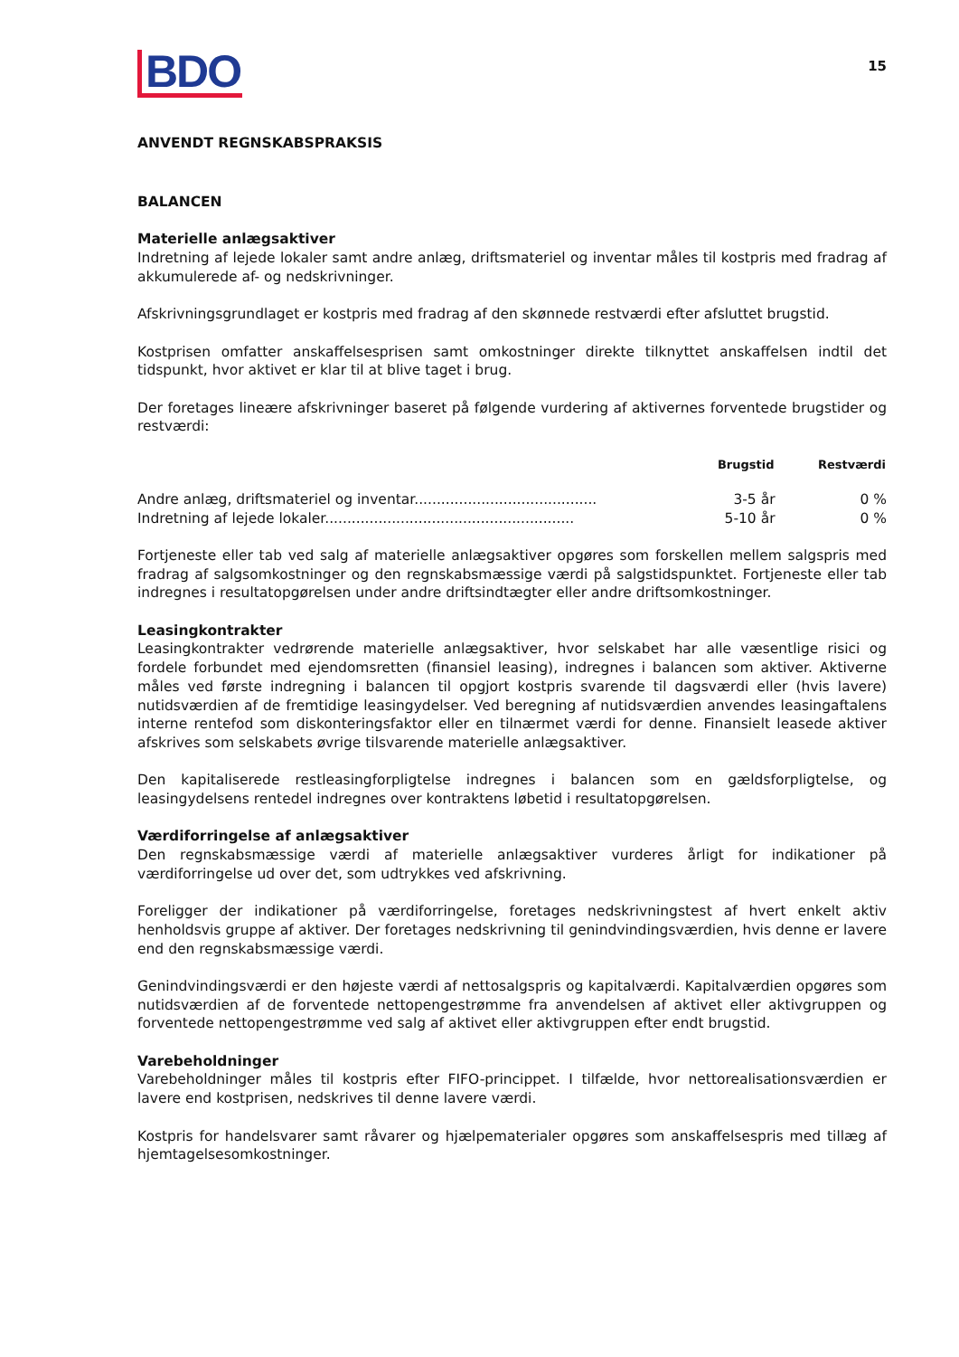BDO
15
ANVENDT REGNSKABSPRAKSIS
BALANCEN
Materielle anlægsaktiver
Indretning af lejede lokaler samt andre anlæg, driftsmateriel og inventar måles til kostpris med fradrag af akkumulerede af- og nedskrivninger.
Afskrivningsgrundlaget er kostpris med fradrag af den skønnede restværdi efter afsluttet brugstid.
Kostprisen omfatter anskaffelsesprisen samt omkostninger direkte tilknyttet anskaffelsen indtil det tidspunkt, hvor aktivet er klar til at blive taget i brug.
Der foretages lineære afskrivninger baseret på følgende vurdering af aktivernes forventede brugstider og restværdi:
| | Brugstid | Restværdi |
| --- | --- | --- |
| Andre anlæg, driftsmateriel og inventar......................................... | 3-5 år | 0 % |
| Indretning af lejede lokaler........................................................ | 5-10 år | 0 % |
Fortjeneste eller tab ved salg af materielle anlægsaktiver opgøres som forskellen mellem salgspris med fradrag af salgsomkostninger og den regnskabsmæssige værdi på salgstidspunktet. Fortjeneste eller tab indregnes i resultatopgørelsen under andre driftsindtægter eller andre driftsomkostninger.
Leasingkontrakter
Leasingkontrakter vedrørende materielle anlægsaktiver, hvor selskabet har alle væsentlige risici og fordele forbundet med ejendomsretten (finansiel leasing), indregnes i balancen som aktiver. Aktiverne måles ved første indregning i balancen til opgjort kostpris svarende til dagsværdi eller (hvis lavere) nutidsværdien af de fremtidige leasingydelser. Ved beregning af nutidsværdien anvendes leasingaftalens interne rentefod som diskonteringsfaktor eller en tilnærmet værdi for denne. Finansielt leasede aktiver afskrives som selskabets øvrige tilsvarende materielle anlægsaktiver.
Den kapitaliserede restleasingforpligtelse indregnes i balancen som en gældsforpligtelse, og leasingydelsens rentedel indregnes over kontraktens løbetid i resultatopgørelsen.
Værdiforringelse af anlægsaktiver
Den regnskabsmæssige værdi af materielle anlægsaktiver vurderes årligt for indikationer på værdiforringelse ud over det, som udtrykkes ved afskrivning.
Foreligger der indikationer på værdiforringelse, foretages nedskrivningstest af hvert enkelt aktiv henholdsvis gruppe af aktiver. Der foretages nedskrivning til genindvindingsværdien, hvis denne er lavere end den regnskabsmæssige værdi.
Genindvindingsværdi er den højeste værdi af nettosalgspris og kapitalværdi. Kapitalværdien opgøres som nutidsværdien af de forventede nettopengestrømme fra anvendelsen af aktivet eller aktivgruppen og forventede nettopengestrømme ved salg af aktivet eller aktivgruppen efter endt brugstid.
Varebeholdninger
Varebeholdninger måles til kostpris efter FIFO-princippet. I tilfælde, hvor nettorealisationsværdien er lavere end kostprisen, nedskrives til denne lavere værdi.
Kostpris for handelsvarer samt råvarer og hjælpematerialer opgøres som anskaffelsespris med tillæg af hjemtagelsesomkostninger.